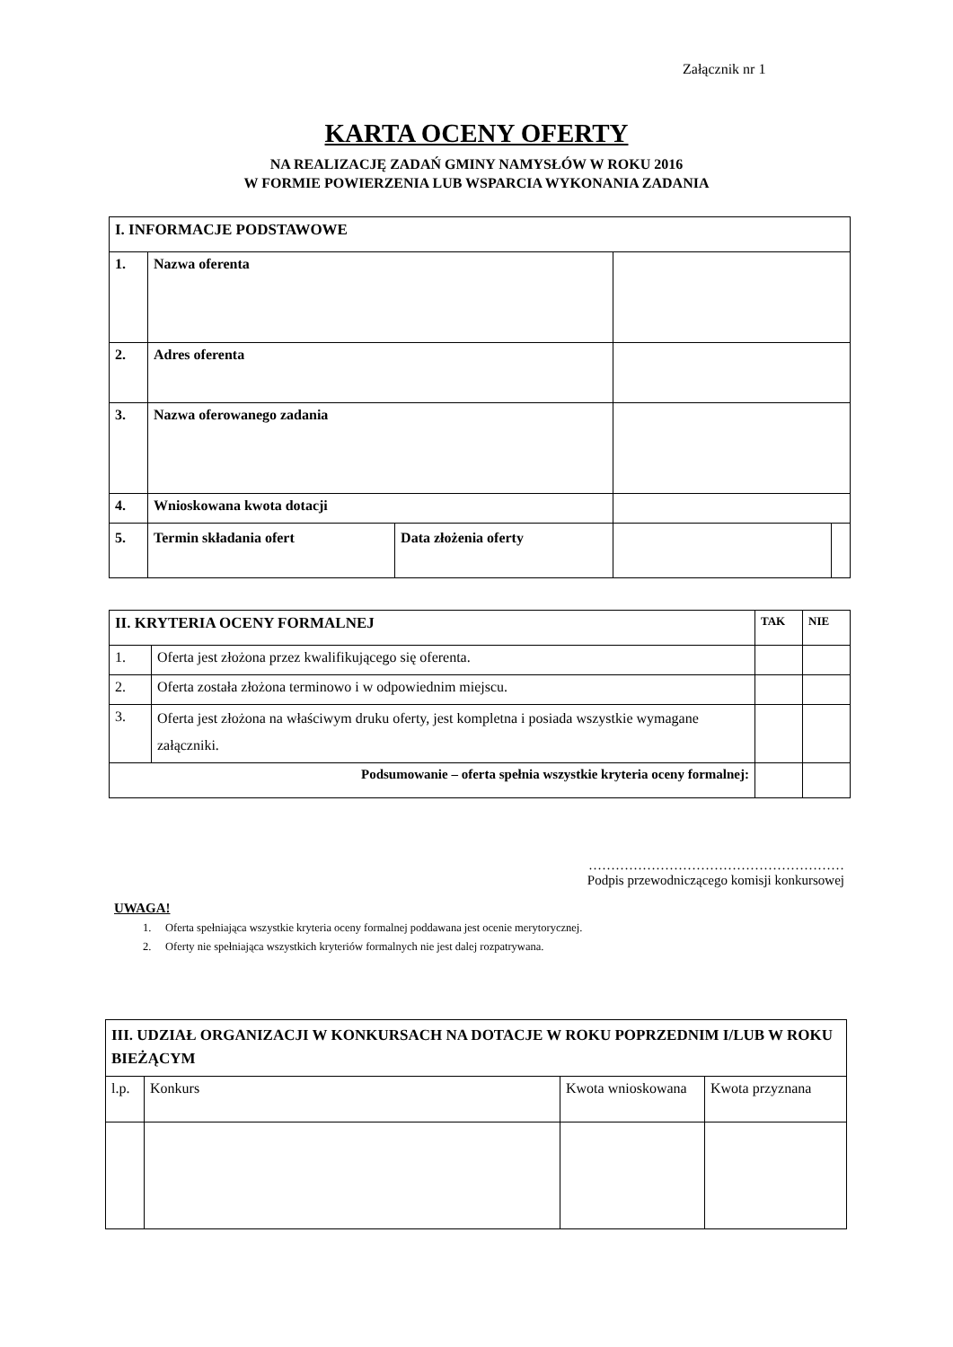Załącznik nr 1
KARTA OCENY OFERTY
NA REALIZACJĘ ZADAŃ GMINY NAMYSŁÓW W ROKU 2016
W FORMIE POWIERZENIA LUB WSPARCIA WYKONANIA ZADANIA
| I. INFORMACJE PODSTAWOWE | | | | |
| 1. | Nazwa oferenta | | | |
| 2. | Adres oferenta | | | |
| 3. | Nazwa oferowanego zadania | | | |
| 4. | Wnioskowana kwota dotacji | | | |
| 5. | Termin składania ofert | Data złożenia oferty | | |
| II. KRYTERIA OCENY FORMALNEJ | | TAK | NIE |
| 1. | Oferta jest złożona przez kwalifikującego się oferenta. | | |
| 2. | Oferta została złożona terminowo i w odpowiednim miejscu. | | |
| 3. | Oferta jest złożona na właściwym druku oferty, jest kompletna i posiada wszystkie wymagane załączniki. | | |
| Podsumowanie – oferta spełnia wszystkie kryteria oceny formalnej: | | | |
…………………………………………………
Podpis przewodniczącego komisji konkursowej
UWAGA!
1. Oferta spełniająca wszystkie kryteria oceny formalnej poddawana jest ocenie merytorycznej.
2. Oferty nie spełniająca wszystkich kryteriów formalnych nie jest dalej rozpatrywana.
| III. UDZIAŁ ORGANIZACJI W KONKURSACH NA DOTACJE W ROKU POPRZEDNIM I/LUB W ROKU BIEŻĄCYM | | | |
| l.p. | Konkurs | Kwota wnioskowana | Kwota przyznana |